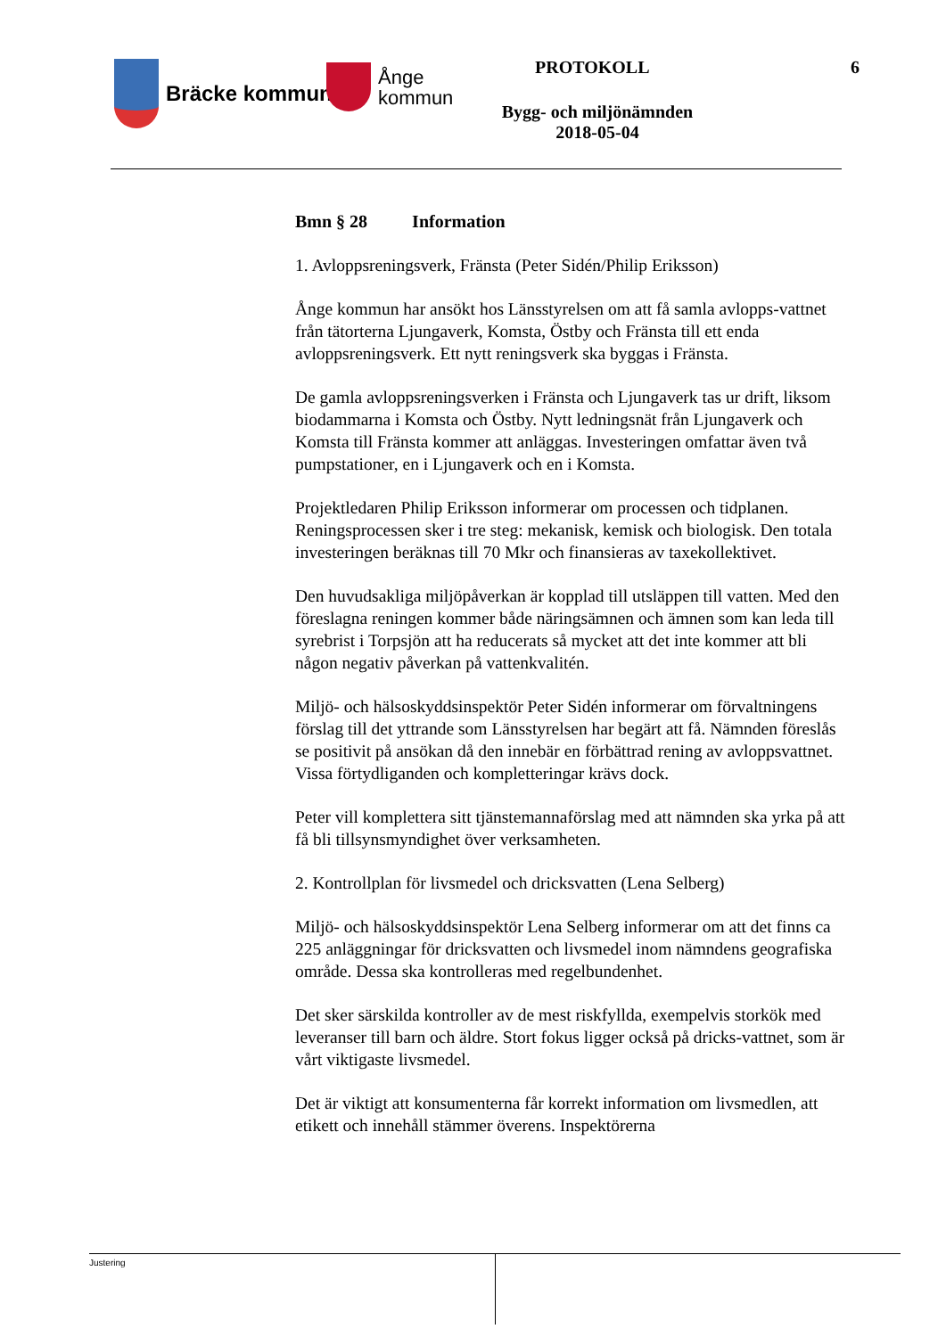Bräcke kommun
Ånge
kommun
PROTOKOLL 6
Bygg- och miljönämnden
2018-05-04
Bmn § 28 Information
1. Avloppsreningsverk, Fränsta (Peter Sidén/Philip Eriksson)
Ånge kommun har ansökt hos Länsstyrelsen om att få samla avlopps-vattnet från tätorterna Ljungaverk, Komsta, Östby och Fränsta till ett enda avloppsreningsverk. Ett nytt reningsverk ska byggas i Fränsta.
De gamla avloppsreningsverken i Fränsta och Ljungaverk tas ur drift, liksom biodammarna i Komsta och Östby. Nytt ledningsnät från Ljungaverk och Komsta till Fränsta kommer att anläggas. Investeringen omfattar även två pumpstationer, en i Ljungaverk och en i Komsta.
Projektledaren Philip Eriksson informerar om processen och tidplanen. Reningsprocessen sker i tre steg: mekanisk, kemisk och biologisk. Den totala investeringen beräknas till 70 Mkr och finansieras av taxekollektivet.
Den huvudsakliga miljöpåverkan är kopplad till utsläppen till vatten. Med den föreslagna reningen kommer både näringsämnen och ämnen som kan leda till syrebrist i Torpsjön att ha reducerats så mycket att det inte kommer att bli någon negativ påverkan på vattenkvalitén.
Miljö- och hälsoskyddsinspektör Peter Sidén informerar om förvaltningens förslag till det yttrande som Länsstyrelsen har begärt att få. Nämnden föreslås se positivit på ansökan då den innebär en förbättrad rening av avloppsvattnet. Vissa förtydliganden och kompletteringar krävs dock.
Peter vill komplettera sitt tjänstemannaförslag med att nämnden ska yrka på att få bli tillsynsmyndighet över verksamheten.
2. Kontrollplan för livsmedel och dricksvatten (Lena Selberg)
Miljö- och hälsoskyddsinspektör Lena Selberg informerar om att det finns ca 225 anläggningar för dricksvatten och livsmedel inom nämndens geografiska område. Dessa ska kontrolleras med regelbundenhet.
Det sker särskilda kontroller av de mest riskfyllda, exempelvis storkök med leveranser till barn och äldre. Stort fokus ligger också på dricks-vattnet, som är vårt viktigaste livsmedel.
Det är viktigt att konsumenterna får korrekt information om livsmedlen, att etikett och innehåll stämmer överens. Inspektörerna
Justering